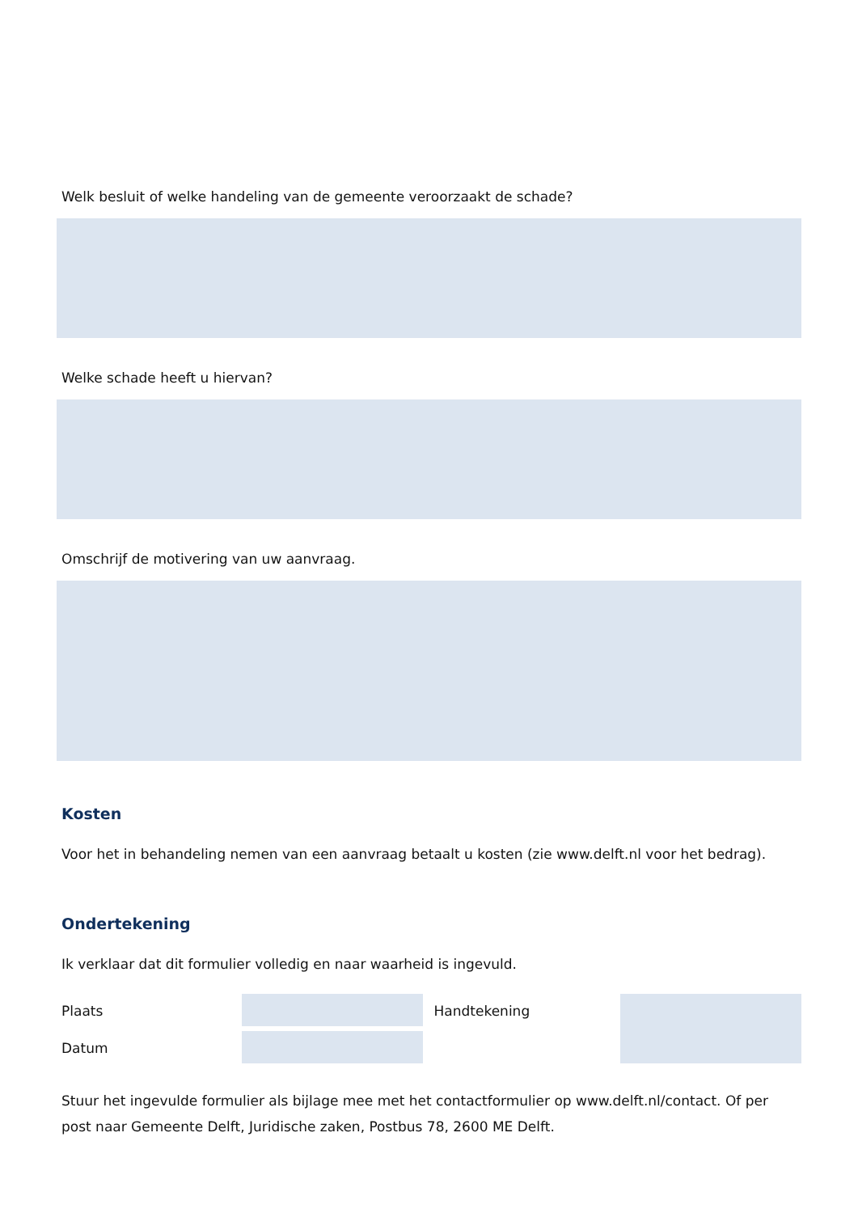Welk besluit of welke handeling van de gemeente veroorzaakt de schade?
Welke schade heeft u hiervan?
Omschrijf de motivering van uw aanvraag.
Kosten
Voor het in behandeling nemen van een aanvraag betaalt u kosten (zie www.delft.nl voor het bedrag).
Ondertekening
Ik verklaar dat dit formulier volledig en naar waarheid is ingevuld.
Plaats
Datum
Handtekening
Stuur het ingevulde formulier als bijlage mee met het contactformulier op www.delft.nl/contact. Of per post naar Gemeente Delft, Juridische zaken, Postbus 78, 2600 ME Delft.